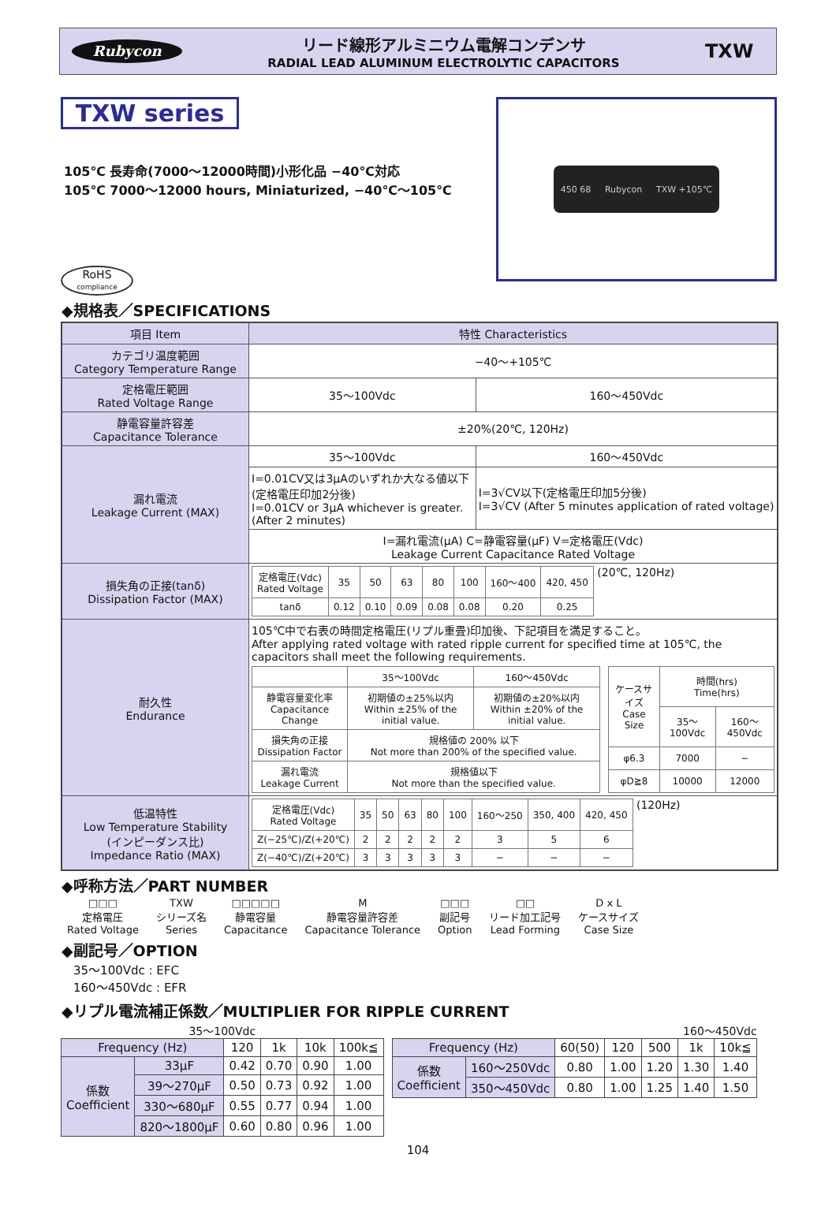Rubycon
リード線形アルミニウム電解コンデンサ
RADIAL LEAD ALUMINUM ELECTROLYTIC CAPACITORS
TXW
TXW series
105℃ 長寿命(7000～12000時間)小形化品 −40℃対応
105℃ 7000～12000 hours, Miniaturized, −40℃～105℃
RoHS
compliance
450 68 Rubycon TXW +105℃
◆規格表／SPECIFICATIONS
| 項目 Item | 特性 Characteristics | |
| --- | --- | --- |
| カテゴリ温度範囲 Category Temperature Range | −40～+105℃ | |
| 定格電圧範囲 Rated Voltage Range | 35～100Vdc | 160～450Vdc |
| 静電容量許容差 Capacitance Tolerance | ±20%(20℃, 120Hz) | |
| 漏れ電流 Leakage Current (MAX) | 35～100Vdc | 160～450Vdc |
| | I=0.01CV又は3μAのいずれか大なる値以下 (定格電圧印加2分後) I=0.01CV or 3μA whichever is greater. (After 2 minutes) | I=3√CV以下(定格電圧印加5分後) I=3√CV (After 5 minutes application of rated voltage) |
| | I=漏れ電流(μA) C=静電容量(μF) V=定格電圧(Vdc) Leakage Current Capacitance Rated Voltage | |
| 損失角の正接(tanδ) Dissipation Factor (MAX) | / 定格電圧(Vdc) Rated Voltage / 35 / 50 / 63 / 80 / 100 / 160～400 / 420, 450 / / tanδ / 0.12 / 0.10 / 0.09 / 0.08 / 0.08 / 0.20 / 0.25 / (20℃, 120Hz) | |
| 耐久性 Endurance | 105℃中で右表の時間定格電圧(リプル重畳)印加後、下記項目を満足すること。 After applying rated voltage with rated ripple current for specified time at 105℃, the capacitors shall meet the following requirements. / / 35～100Vdc / 160～450Vdc / / 静電容量変化率 Capacitance Change / 初期値の±25%以内 Within ±25% of the initial value. / 初期値の±20%以内 Within ±20% of the initial value. / / 損失角の正接 Dissipation Factor / 規格値の 200% 以下 Not more than 200% of the specified value. / / / 漏れ電流 Leakage Current / 規格値以下 Not more than the specified value. / / / ケースサイズ Case Size / 時間(hrs) Time(hrs) / / / / 35～100Vdc / 160～450Vdc / / φ6.3 / 7000 / − / / φD≧8 / 10000 / 12000 / | |
| 低温特性 Low Temperature Stability (インピーダンス比) Impedance Ratio (MAX) | / 定格電圧(Vdc) Rated Voltage / 35 / 50 / 63 / 80 / 100 / 160～250 / 350, 400 / 420, 450 / / Z(−25℃)/Z(+20℃) / 2 / 2 / 2 / 2 / 2 / 3 / 5 / 6 / / Z(−40℃)/Z(+20℃) / 3 / 3 / 3 / 3 / 3 / − / − / − / (120Hz) | |
◆呼称方法／PART NUMBER
□□□
定格電圧
Rated Voltage
TXW
シリーズ名
Series
□□□□□
静電容量
Capacitance
M
静電容量許容差
Capacitance Tolerance
□□□
副記号
Option
□□
リード加工記号
Lead Forming
D x L
ケースサイズ
Case Size
◆副記号／OPTION
35～100Vdc : EFC
160～450Vdc : EFR
◆リプル電流補正係数／MULTIPLIER FOR RIPPLE CURRENT
35～100Vdc
| Frequency (Hz) | | 120 | 1k | 10k | 100k≦ |
| 係数 Coefficient | 33μF | 0.42 | 0.70 | 0.90 | 1.00 |
| | 39～270μF | 0.50 | 0.73 | 0.92 | 1.00 |
| | 330～680μF | 0.55 | 0.77 | 0.94 | 1.00 |
| | 820～1800μF | 0.60 | 0.80 | 0.96 | 1.00 |
160～450Vdc
| Frequency (Hz) | | 60(50) | 120 | 500 | 1k | 10k≦ |
| 係数 Coefficient | 160～250Vdc | 0.80 | 1.00 | 1.20 | 1.30 | 1.40 |
| | 350～450Vdc | 0.80 | 1.00 | 1.25 | 1.40 | 1.50 |
104